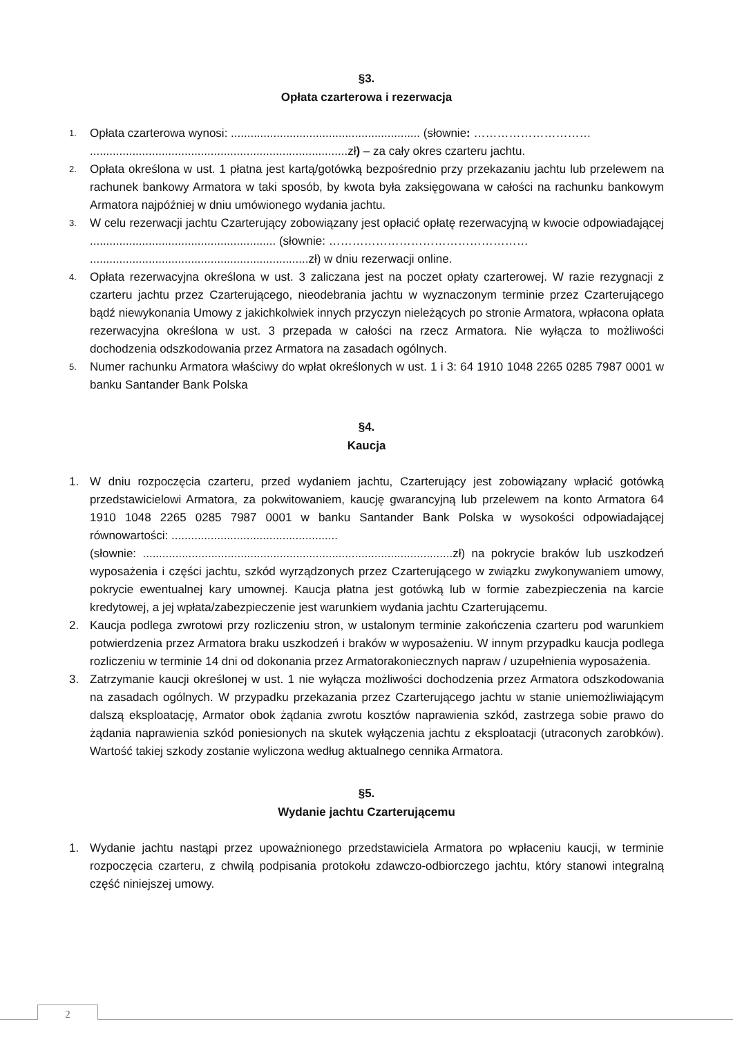§3.
Opłata czarterowa i rezerwacja
1. Opłata czarterowa wynosi: .......................................................... (słownie: …………………………
...............................................................................zł) – za cały okres czarteru jachtu.
2. Opłata określona w ust. 1 płatna jest kartą/gotówką bezpośrednio przy przekazaniu jachtu lub przelewem na rachunek bankowy Armatora w taki sposób, by kwota była zaksięgowana w całości na rachunku bankowym Armatora najpóźniej w dniu umówionego wydania jachtu.
3. W celu rezerwacji jachtu Czarterujący zobowiązany jest opłacić opłatę rezerwacyjną w kwocie odpowiadającej ......................................................... (słownie: ……………………………………………
...................................................................zł) w dniu rezerwacji online.
4. Opłata rezerwacyjna określona w ust. 3 zaliczana jest na poczet opłaty czarterowej. W razie rezygnacji z czarteru jachtu przez Czarterującego, nieodebrania jachtu w wyznaczonym terminie przez Czarterującego bądź niewykonania Umowy z jakichkolwiek innych przyczyn nieleżących po stronie Armatora, wpłacona opłata rezerwacyjna określona w ust. 3 przepada w całości na rzecz Armatora. Nie wyłącza to możliwości dochodzenia odszkodowania przez Armatora na zasadach ogólnych.
5. Numer rachunku Armatora właściwy do wpłat określonych w ust. 1 i 3: 64 1910 1048 2265 0285 7987 0001 w banku Santander Bank Polska
§4.
Kaucja
1. W dniu rozpoczęcia czarteru, przed wydaniem jachtu, Czarterujący jest zobowiązany wpłacić gotówką przedstawicielowi Armatora, za pokwitowaniem, kaucję gwarancyjną lub przelewem na konto Armatora 64 1910 1048 2265 0285 7987 0001 w banku Santander Bank Polska w wysokości odpowiadającej równowartości: ...................................................
(słownie: ...............................................................................................zł) na pokrycie braków lub uszkodzeń wyposażenia i części jachtu, szkód wyrządzonych przez Czarterującego w związku zwykonywaniem umowy, pokrycie ewentualnej kary umownej. Kaucja płatna jest gotówką lub w formie zabezpieczenia na karcie kredytowej, a jej wpłata/zabezpieczenie jest warunkiem wydania jachtu Czarterującemu.
2. Kaucja podlega zwrotowi przy rozliczeniu stron, w ustalonym terminie zakończenia czarteru pod warunkiem potwierdzenia przez Armatora braku uszkodzeń i braków w wyposażeniu. W innym przypadku kaucja podlega rozliczeniu w terminie 14 dni od dokonania przez Armatorakoniecznych napraw / uzupełnienia wyposażenia.
3. Zatrzymanie kaucji określonej w ust. 1 nie wyłącza możliwości dochodzenia przez Armatora odszkodowania na zasadach ogólnych. W przypadku przekazania przez Czarterującego jachtu w stanie uniemożliwiającym dalszą eksploatację, Armator obok żądania zwrotu kosztów naprawienia szkód, zastrzega sobie prawo do żądania naprawienia szkód poniesionych na skutek wyłączenia jachtu z eksploatacji (utraconych zarobków). Wartość takiej szkody zostanie wyliczona według aktualnego cennika Armatora.
§5.
Wydanie jachtu Czarterującemu
1. Wydanie jachtu nastąpi przez upoważnionego przedstawiciela Armatora po wpłaceniu kaucji, w terminie rozpoczęcia czarteru, z chwilą podpisania protokołu zdawczo-odbiorczego jachtu, który stanowi integralną część niniejszej umowy.
2